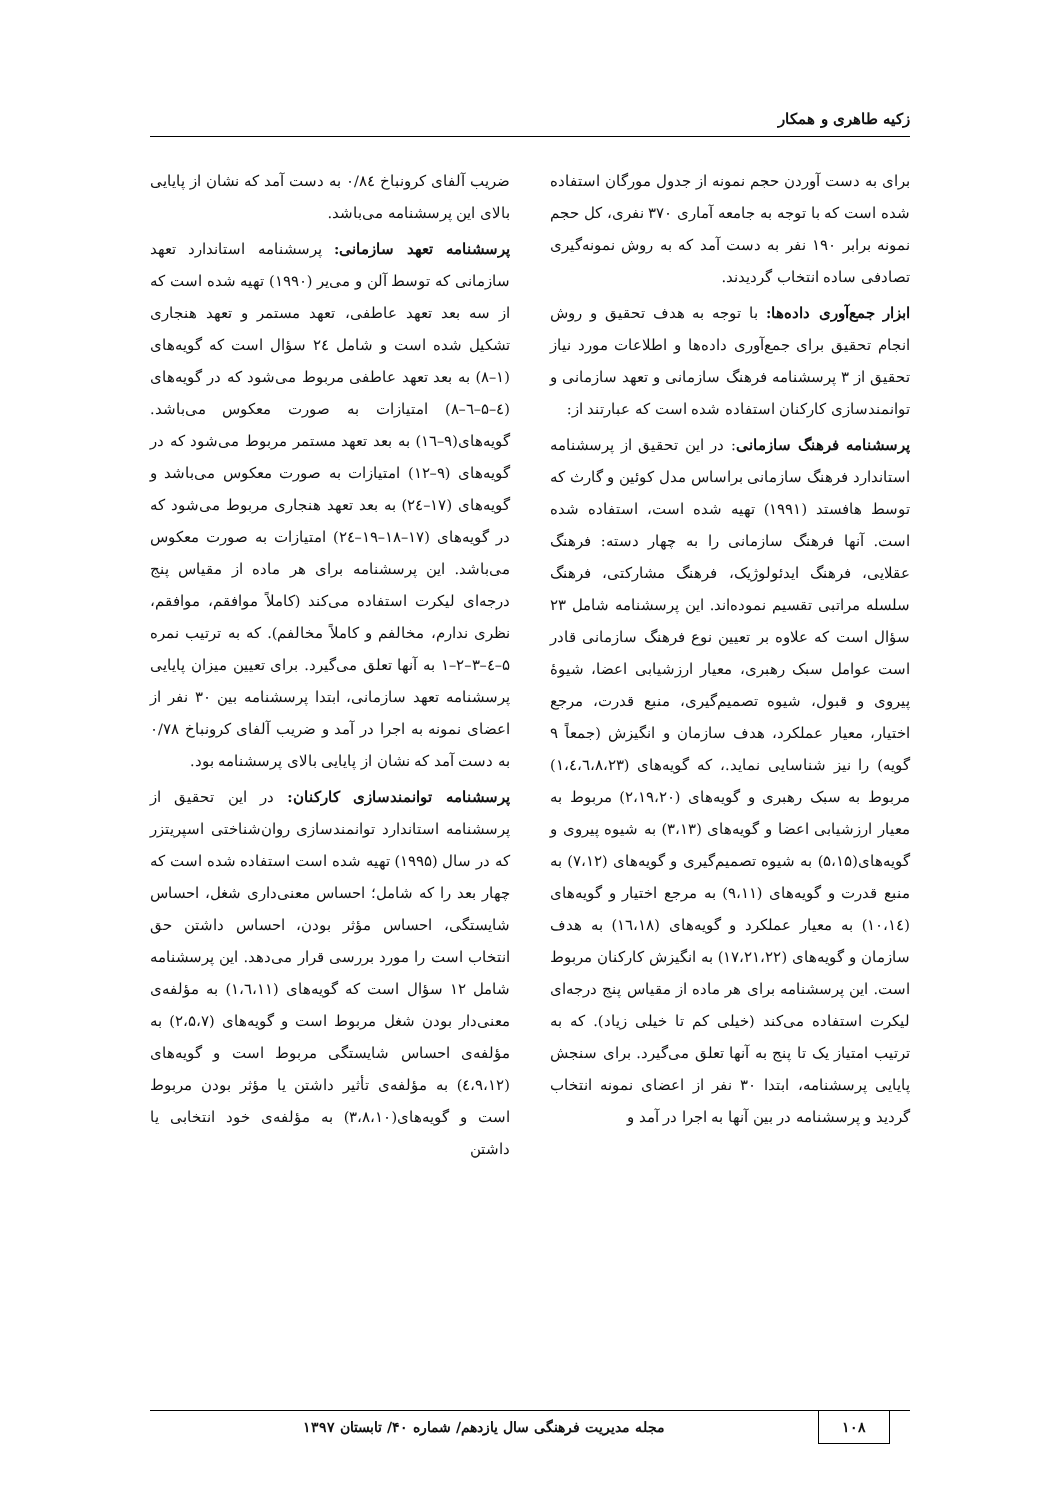زکیه طاهری و همکار
برای به دست آوردن حجم نمونه از جدول مورگان استفاده شده است که با توجه به جامعه آماری ۳۷۰ نفری، کل حجم نمونه برابر ۱۹۰ نفر به دست آمد که به روش نمونه‌گیری تصادفی ساده انتخاب گردیدند.
ابزار جمع‌آوری داده‌ها: با توجه به هدف تحقیق و روش انجام تحقیق برای جمع‌آوری داده‌ها و اطلاعات مورد نیاز تحقیق از ۳ پرسشنامه فرهنگ سازمانی و تعهد سازمانی و توانمندسازی کارکنان استفاده شده است که عبارتند از:
پرسشنامه فرهنگ سازمانی: در این تحقیق از پرسشنامه استاندارد فرهنگ سازمانی براساس مدل کوئین و گارث که توسط هافستد (۱۹۹۱) تهیه شده است، استفاده شده است. آنها فرهنگ سازمانی را به چهار دسته: فرهنگ عقلایی، فرهنگ ایدئولوژیک، فرهنگ مشارکتی، فرهنگ سلسله مراتبی تقسیم نموده‌اند. این پرسشنامه شامل ۲۳ سؤال است که علاوه بر تعیین نوع فرهنگ سازمانی قادر است عوامل سبک رهبری، معیار ارزشیابی اعضا، شیوهٔ پیروی و قبول، شیوه تصمیم‌گیری، منبع قدرت، مرجع اختیار، معیار عملکرد، هدف سازمان و انگیزش (جمعاً ۹ گویه) را نیز شناسایی نماید.، که گویه‌های (۱،٤،٦،۸،۲۳) مربوط به سبک رهبری و گویه‌های (۲،۱۹،۲۰) مربوط به معیار ارزشیابی اعضا و گویه‌های (۳،۱۳) به شیوه پیروی و گویه‌های(۵،۱۵) به شیوه تصمیم‌گیری و گویه‌های (۷،۱۲) به منبع قدرت و گویه‌های (۹،۱۱) به مرجع اختیار و گویه‌های (۱۰،۱٤) به معیار عملکرد و گویه‌های (۱٦،۱۸) به هدف سازمان و گویه‌های (۱۷،۲۱،۲۲) به انگیزش کارکنان مربوط است. این پرسشنامه برای هر ماده از مقیاس پنج درجه‌ای لیکرت استفاده می‌کند (خیلی کم تا خیلی زیاد). که به ترتیب امتیاز یک تا پنج به آنها تعلق می‌گیرد. برای سنجش پایایی پرسشنامه، ابتدا ۳۰ نفر از اعضای نمونه انتخاب گردید و پرسشنامه در بین آنها به اجرا در آمد و
ضریب آلفای کرونباخ ۰/۸٤ به دست آمد که نشان از پایایی بالای این پرسشنامه می‌باشد.
پرسشنامه تعهد سازمانی: پرسشنامه استاندارد تعهد سازمانی که توسط آلن و می‌یر (۱۹۹۰) تهیه شده است که از سه بعد تعهد عاطفی، تعهد مستمر و تعهد هنجاری تشکیل شده است و شامل ۲٤ سؤال است که گویه‌های (۱–۸) به بعد تعهد عاطفی مربوط می‌شود که در گویه‌های (٤–۵–٦–۸) امتیازات به صورت معکوس می‌باشد. گویه‌های(۹–۱٦) به بعد تعهد مستمر مربوط می‌شود که در گویه‌های (۹–۱۲) امتیازات به صورت معکوس می‌باشد و گویه‌های (۱۷–۲٤) به بعد تعهد هنجاری مربوط می‌شود که در گویه‌های (۱۷–۱۸–۱۹–۲٤) امتیازات به صورت معکوس می‌باشد. این پرسشنامه برای هر ماده از مقیاس پنج درجه‌ای لیکرت استفاده می‌کند (کاملاً موافقم، موافقم، نظری ندارم، مخالفم و کاملاً مخالفم). که به ترتیب نمره ۵–٤–۳–۲–۱ به آنها تعلق می‌گیرد. برای تعیین میزان پایایی پرسشنامه تعهد سازمانی، ابتدا پرسشنامه بین ۳۰ نفر از اعضای نمونه به اجرا در آمد و ضریب آلفای کرونباخ ۰/۷۸ به دست آمد که نشان از پایایی بالای پرسشنامه بود.
پرسشنامه توانمندسازی کارکنان: در این تحقیق از پرسشنامه استاندارد توانمندسازی روان‌شناختی اسپریتزر که در سال (۱۹۹۵) تهیه شده است استفاده شده است که چهار بعد را که شامل؛ احساس معنی‌داری شغل، احساس شایستگی، احساس مؤثر بودن، احساس داشتن حق انتخاب است را مورد بررسی قرار می‌دهد. این پرسشنامه شامل ۱۲ سؤال است که گویه‌های (۱،٦،۱۱) به مؤلفه‌ی معنی‌دار بودن شغل مربوط است و گویه‌های (۲،۵،۷) به مؤلفه‌ی احساس شایستگی مربوط است و گویه‌های (٤،۹،۱۲) به مؤلفه‌ی تأثیر داشتن یا مؤثر بودن مربوط است و گویه‌های(۳،۸،۱۰) به مؤلفه‌ی خود انتخابی یا داشتن
۱۰۸ مجله مدیریت فرهنگی سال یازدهم/ شماره ۴۰/ تابستان ۱۳۹۷